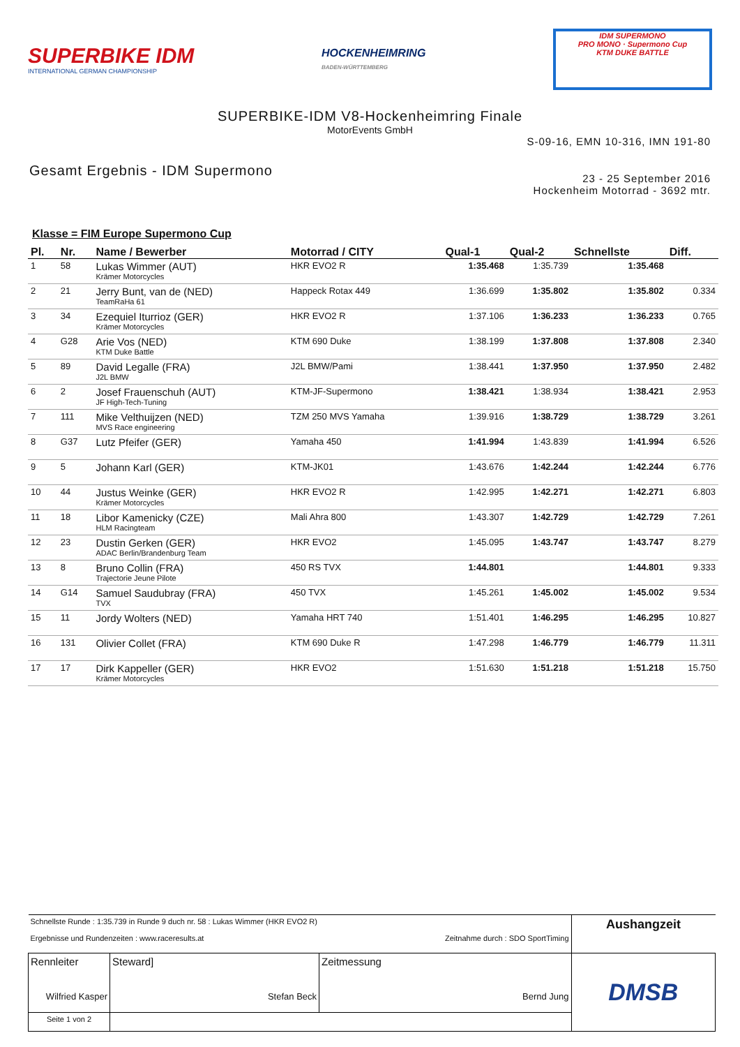SUPERBIKE IDM
INTERNATIONAL GERMAN CHAMPIONSHIP
HOCKENHEIMRING
BADEN-WÜRTTEMBERG
IDM SUPERMONO
PRO MONO · Supermono Cup
KTM DUKE BATTLE
SUPERBIKE-IDM V8-Hockenheimring Finale
MotorEvents GmbH
S-09-16, EMN 10-316, IMN 191-80
Gesamt Ergebnis - IDM Supermono
23 - 25 September 2016
Hockenheim Motorrad - 3692 mtr.
Klasse = FIM Europe Supermono Cup
| Pl. | Nr. | Name / Bewerber | Motorrad / CITY | Qual-1 | Qual-2 | Schnellste | Diff. |
| --- | --- | --- | --- | --- | --- | --- | --- |
| 1 | 58 | Lukas Wimmer (AUT) Krämer Motorcycles | HKR EVO2 R | 1:35.468 | 1:35.739 | 1:35.468 | |
| 2 | 21 | Jerry Bunt, van de (NED) TeamRaHa 61 | Happeck Rotax 449 | 1:36.699 | 1:35.802 | 1:35.802 | 0.334 |
| 3 | 34 | Ezequiel Iturrioz (GER) Krämer Motorcycles | HKR EVO2 R | 1:37.106 | 1:36.233 | 1:36.233 | 0.765 |
| 4 | G28 | Arie Vos (NED) KTM Duke Battle | KTM 690 Duke | 1:38.199 | 1:37.808 | 1:37.808 | 2.340 |
| 5 | 89 | David Legalle (FRA) J2L BMW | J2L BMW/Pami | 1:38.441 | 1:37.950 | 1:37.950 | 2.482 |
| 6 | 2 | Josef Frauenschuh (AUT) JF High-Tech-Tuning | KTM-JF-Supermono | 1:38.421 | 1:38.934 | 1:38.421 | 2.953 |
| 7 | 111 | Mike Velthuijzen (NED) MVS Race engineering | TZM 250 MVS Yamaha | 1:39.916 | 1:38.729 | 1:38.729 | 3.261 |
| 8 | G37 | Lutz Pfeifer (GER) | Yamaha 450 | 1:41.994 | 1:43.839 | 1:41.994 | 6.526 |
| 9 | 5 | Johann Karl (GER) | KTM-JK01 | 1:43.676 | 1:42.244 | 1:42.244 | 6.776 |
| 10 | 44 | Justus Weinke (GER) Krämer Motorcycles | HKR EVO2 R | 1:42.995 | 1:42.271 | 1:42.271 | 6.803 |
| 11 | 18 | Libor Kamenicky (CZE) HLM Racingteam | Mali Ahra 800 | 1:43.307 | 1:42.729 | 1:42.729 | 7.261 |
| 12 | 23 | Dustin Gerken (GER) ADAC Berlin/Brandenburg Team | HKR EVO2 | 1:45.095 | 1:43.747 | 1:43.747 | 8.279 |
| 13 | 8 | Bruno Collin (FRA) Trajectorie Jeune Pilote | 450 RS TVX | 1:44.801 | | 1:44.801 | 9.333 |
| 14 | G14 | Samuel Saudubray (FRA) TVX | 450 TVX | 1:45.261 | 1:45.002 | 1:45.002 | 9.534 |
| 15 | 11 | Jordy Wolters (NED) | Yamaha HRT 740 | 1:51.401 | 1:46.295 | 1:46.295 | 10.827 |
| 16 | 131 | Olivier Collet (FRA) | KTM 690 Duke R | 1:47.298 | 1:46.779 | 1:46.779 | 11.311 |
| 17 | 17 | Dirk Kappeller (GER) Krämer Motorcycles | HKR EVO2 | 1:51.630 | 1:51.218 | 1:51.218 | 15.750 |
| Schnellste Runde : 1:35.739 in Runde 9 duch nr. 58 : Lukas Wimmer (HKR EVO2 R) Ergebnisse und Rundenzeiten : www.raceresults.at Zeitnahme durch : SDO SportTiming | | | | Aushangzeit |
| Rennleiter Wilfried Kasper | | Steward] Stefan Beck | Zeitmessung Bernd Jung | DMSB |
| Seite 1 von 2 | | | | |